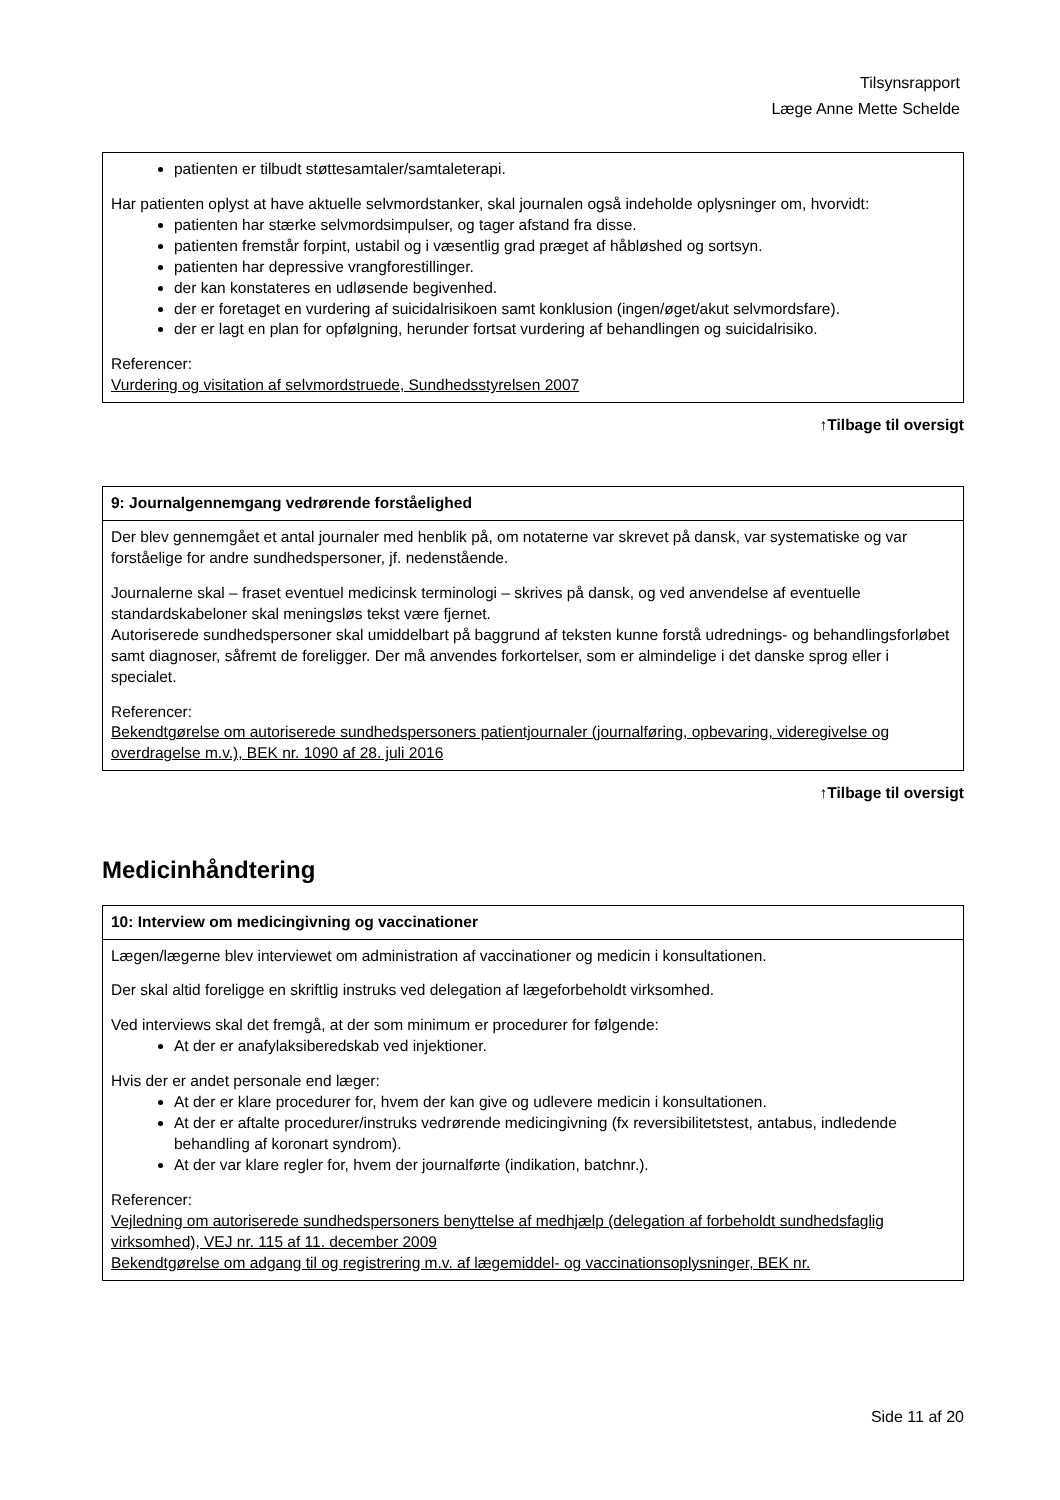Tilsynsrapport
Læge Anne Mette Schelde
patienten er tilbudt støttesamtaler/samtaleterapi.
Har patienten oplyst at have aktuelle selvmordstanker, skal journalen også indeholde oplysninger om, hvorvidt:
patienten har stærke selvmordsimpulser, og tager afstand fra disse.
patienten fremstår forpint, ustabil og i væsentlig grad præget af håbløshed og sortsyn.
patienten har depressive vrangforestillinger.
der kan konstateres en udløsende begivenhed.
der er foretaget en vurdering af suicidalrisikoen samt konklusion (ingen/øget/akut selvmordsfare).
der er lagt en plan for opfølgning, herunder fortsat vurdering af behandlingen og suicidalrisiko.
Referencer:
Vurdering og visitation af selvmordstruede, Sundhedsstyrelsen 2007
↑Tilbage til oversigt
9: Journalgennemgang vedrørende forståelighed
Der blev gennemgået et antal journaler med henblik på, om notaterne var skrevet på dansk, var systematiske og var forståelige for andre sundhedspersoner, jf. nedenstående.
Journalerne skal – fraset eventuel medicinsk terminologi – skrives på dansk, og ved anvendelse af eventuelle standardskabeloner skal meningsløs tekst være fjernet.
Autoriserede sundhedspersoner skal umiddelbart på baggrund af teksten kunne forstå udrednings- og behandlingsforløbet samt diagnoser, såfremt de foreligger. Der må anvendes forkortelser, som er almindelige i det danske sprog eller i specialet.
Referencer:
Bekendtgørelse om autoriserede sundhedspersoners patientjournaler (journalføring, opbevaring, videregivelse og overdragelse m.v.), BEK nr. 1090 af 28. juli 2016
↑Tilbage til oversigt
Medicinhåndtering
10: Interview om medicingivning og vaccinationer
Lægen/lægerne blev interviewet om administration af vaccinationer og medicin i konsultationen.
Der skal altid foreligge en skriftlig instruks ved delegation af lægeforbeholdt virksomhed.
Ved interviews skal det fremgå, at der som minimum er procedurer for følgende:
At der er anafylaksiberedskab ved injektioner.
Hvis der er andet personale end læger:
At der er klare procedurer for, hvem der kan give og udlevere medicin i konsultationen.
At der er aftalte procedurer/instruks vedrørende medicingivning (fx reversibilitetstest, antabus, indledende behandling af koronart syndrom).
At der var klare regler for, hvem der journalførte (indikation, batchnr.).
Referencer:
Vejledning om autoriserede sundhedspersoners benyttelse af medhjælp (delegation af forbeholdt sundhedsfaglig virksomhed), VEJ nr. 115 af 11. december 2009
Bekendtgørelse om adgang til og registrering m.v. af lægemiddel- og vaccinationsoplysninger, BEK nr.
Side 11 af 20